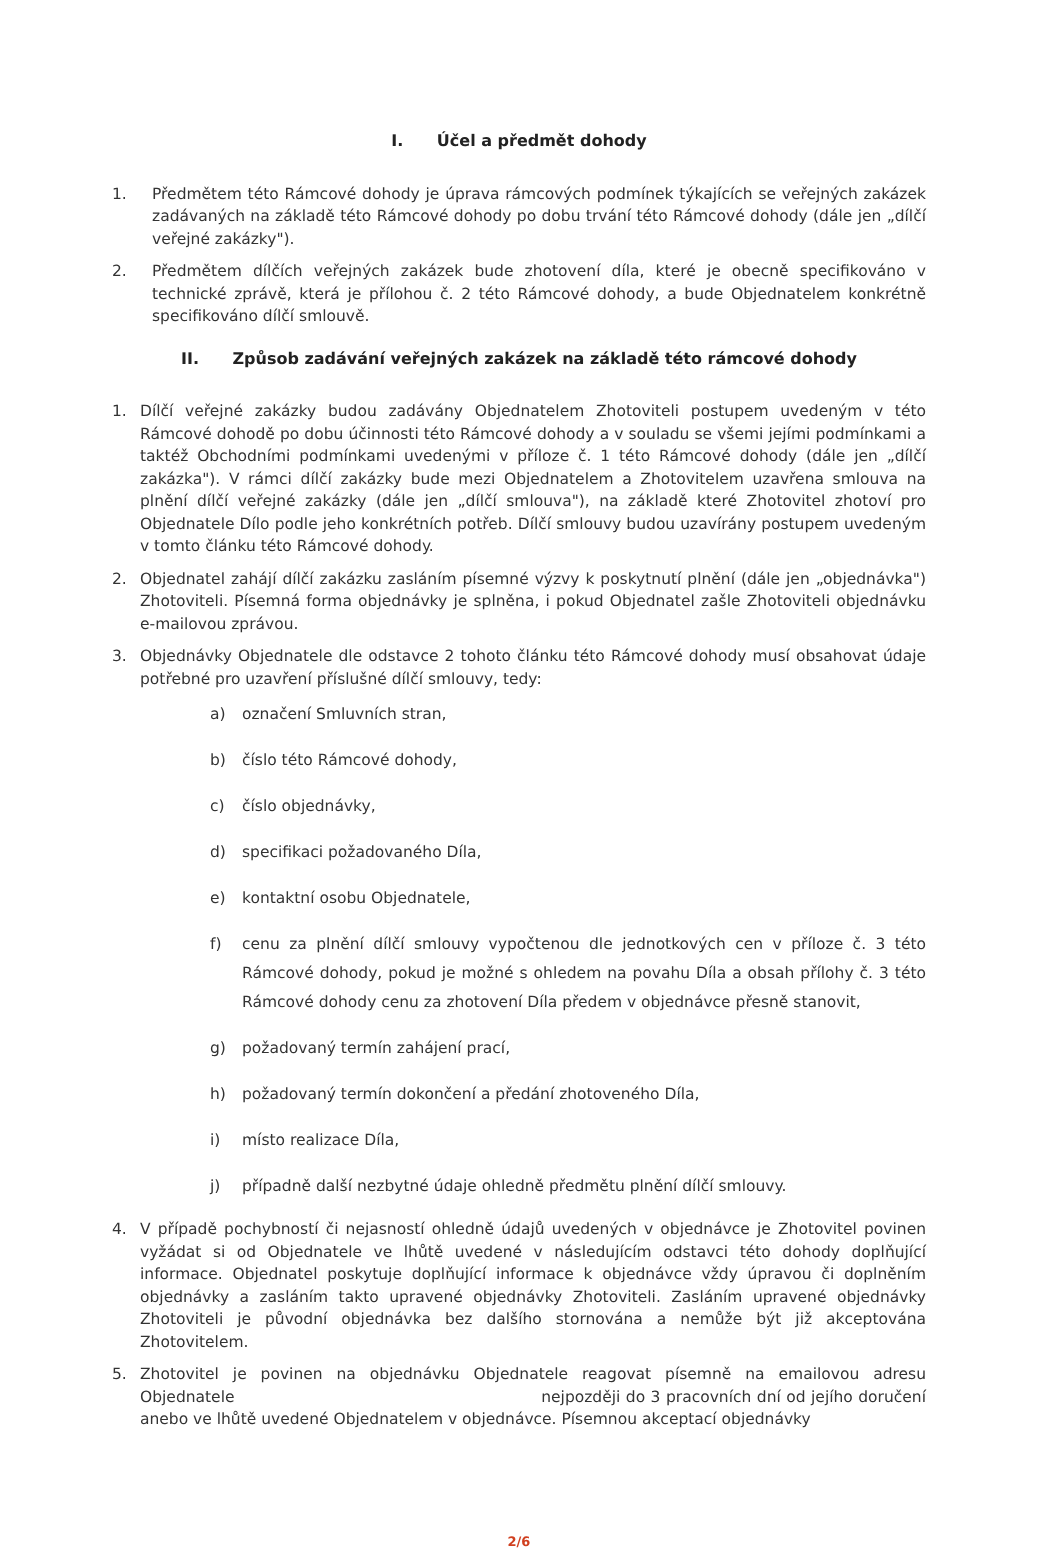I. Účel a předmět dohody
1. Předmětem této Rámcové dohody je úprava rámcových podmínek týkajících se veřejných zakázek zadávaných na základě této Rámcové dohody po dobu trvání této Rámcové dohody (dále jen „dílčí veřejné zakázky").
2. Předmětem dílčích veřejných zakázek bude zhotovení díla, které je obecně specifikováno v technické zprávě, která je přílohou č. 2 této Rámcové dohody, a bude Objednatelem konkrétně specifikováno dílčí smlouvě.
II. Způsob zadávání veřejných zakázek na základě této rámcové dohody
1. Dílčí veřejné zakázky budou zadávány Objednatelem Zhotoviteli postupem uvedeným v této Rámcové dohodě po dobu účinnosti této Rámcové dohody a v souladu se všemi jejími podmínkami a taktéž Obchodními podmínkami uvedenými v příloze č. 1 této Rámcové dohody (dále jen „dílčí zakázka"). V rámci dílčí zakázky bude mezi Objednatelem a Zhotovitelem uzavřena smlouva na plnění dílčí veřejné zakázky (dále jen „dílčí smlouva"), na základě které Zhotovitel zhotoví pro Objednatele Dílo podle jeho konkrétních potřeb. Dílčí smlouvy budou uzavírány postupem uvedeným v tomto článku této Rámcové dohody.
2. Objednatel zahájí dílčí zakázku zasláním písemné výzvy k poskytnutí plnění (dále jen „objednávka") Zhotoviteli. Písemná forma objednávky je splněna, i pokud Objednatel zašle Zhotoviteli objednávku e-mailovou zprávou.
3. Objednávky Objednatele dle odstavce 2 tohoto článku této Rámcové dohody musí obsahovat údaje potřebné pro uzavření příslušné dílčí smlouvy, tedy:
a) označení Smluvních stran,
b) číslo této Rámcové dohody,
c) číslo objednávky,
d) specifikaci požadovaného Díla,
e) kontaktní osobu Objednatele,
f) cenu za plnění dílčí smlouvy vypočtenou dle jednotkových cen v příloze č. 3 této Rámcové dohody, pokud je možné s ohledem na povahu Díla a obsah přílohy č. 3 této Rámcové dohody cenu za zhotovení Díla předem v objednávce přesně stanovit,
g) požadovaný termín zahájení prací,
h) požadovaný termín dokončení a předání zhotoveného Díla,
i) místo realizace Díla,
j) případně další nezbytné údaje ohledně předmětu plnění dílčí smlouvy.
4. V případě pochybností či nejasností ohledně údajů uvedených v objednávce je Zhotovitel povinen vyžádat si od Objednatele ve lhůtě uvedené v následujícím odstavci této dohody doplňující informace. Objednatel poskytuje doplňující informace k objednávce vždy úpravou či doplněním objednávky a zasláním takto upravené objednávky Zhotoviteli. Zasláním upravené objednávky Zhotoviteli je původní objednávka bez dalšího stornována a nemůže být již akceptována Zhotovitelem.
5. Zhotovitel je povinen na objednávku Objednatele reagovat písemně na emailovou adresu Objednatele nejpozději do 3 pracovních dní od jejího doručení anebo ve lhůtě uvedené Objednatelem v objednávce. Písemnou akceptací objednávky
2/6